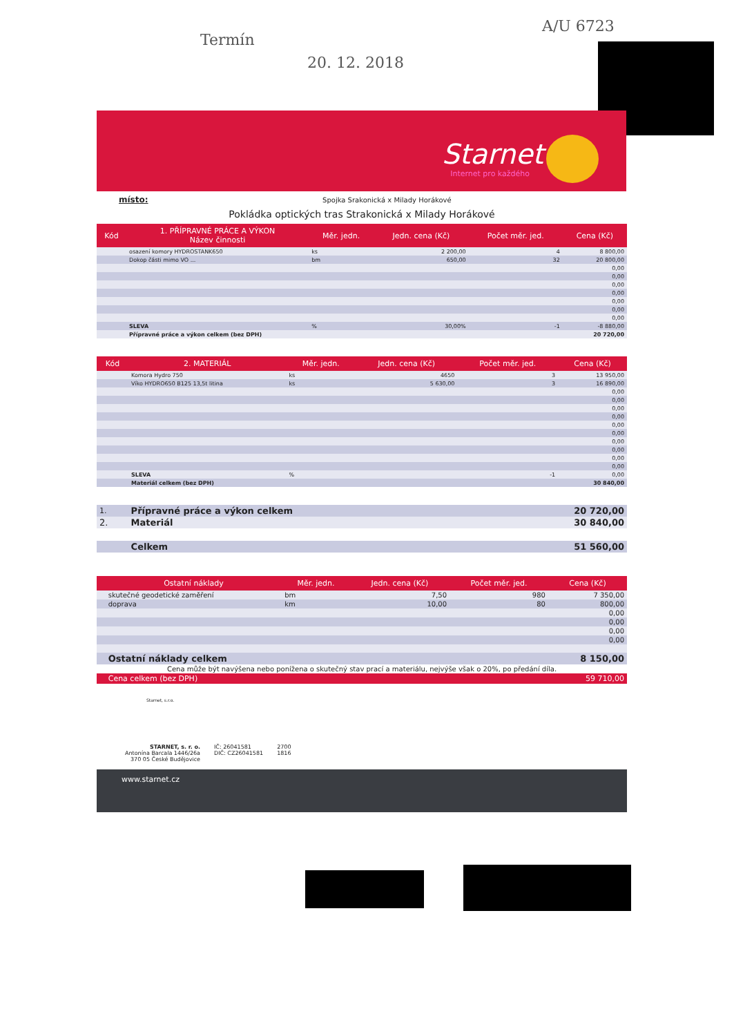Termín
20. 12. 2018
A/U 6723
Starnet
Internet pro každého
místo: Spojka Srakonická x Milady Horákové
Pokládka optických tras Strakonická x Milady Horákové
| Kód | 1. PŘÍPRAVNÉ PRÁCE A VÝKON Název činnosti | Měr. jedn. | Jedn. cena (Kč) | Počet měr. jed. | Cena (Kč) |
| --- | --- | --- | --- | --- | --- |
| | osazení komory HYDROSTANK650 | ks | 2 200,00 | 4 | 8 800,00 |
| | Dokop části mimo VO ... | bm | 650,00 | 32 | 20 800,00 |
| 0,00 | | | | | |
| 0,00 | | | | | |
| 0,00 | | | | | |
| 0,00 | | | | | |
| 0,00 | | | | | |
| 0,00 | | | | | |
| 0,00 | | | | | |
| | SLEVA | % | 30,00% | -1 | -8 880,00 |
| | Přípravné práce a výkon celkem (bez DPH) | | | | 20 720,00 |
| Kód | 2. MATERIÁL | Měr. jedn. | Jedn. cena (Kč) | Počet měr. jed. | Cena (Kč) |
| --- | --- | --- | --- | --- | --- |
| | Komora Hydro 750 | ks | 4650 | 3 | 13 950,00 |
| | Víko HYDRO650 B125 13,5t litina | ks | 5 630,00 | 3 | 16 890,00 |
| 0,00 | | | | | |
| 0,00 | | | | | |
| 0,00 | | | | | |
| 0,00 | | | | | |
| 0,00 | | | | | |
| 0,00 | | | | | |
| 0,00 | | | | | |
| 0,00 | | | | | |
| 0,00 | | | | | |
| 0,00 | | | | | |
| | SLEVA | % | | -1 | 0,00 |
| | Materiál celkem (bez DPH) | | | | 30 840,00 |
| 1. | Přípravné práce a výkon celkem | 20 720,00 |
| 2. | Materiál | 30 840,00 |
| | Celkem | 51 560,00 |
| | Ostatní náklady | Měr. jedn. | Jedn. cena (Kč) | Počet měr. jed. | Cena (Kč) |
| --- | --- | --- | --- | --- | --- |
| | skutečné geodetické zaměření | bm | 7,50 | 980 | 7 350,00 |
| | doprava | km | 10,00 | 80 | 800,00 |
| 0,00 | | | | | |
| 0,00 | | | | | |
| 0,00 | | | | | |
| 0,00 | | | | | |
| | Ostatní náklady celkem | | | | 8 150,00 |
| Cena může být navýšena nebo ponížena o skutečný stav prací a materiálu, nejvýše však o 20%, po předání díla. | | | | | |
| | Cena celkem (bez DPH) | | | | 59 710,00 |
Starnet, s.r.o.
STARNET, s. r. o.
Antonína Barcala 1446/26a
370 05 České Budějovice
IČ: 26041581
DIČ: CZ26041581
2700
1816
www.starnet.cz